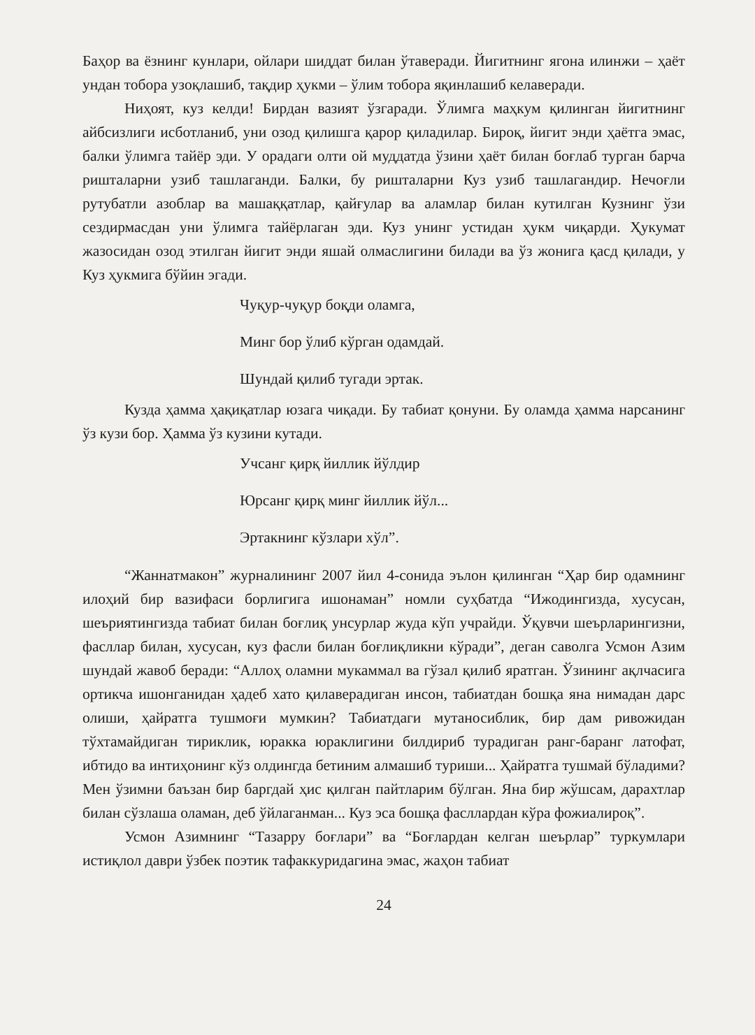Баҳор ва ёзнинг кунлари, ойлари шиддат билан ўтаверади. Йигитнинг ягона илинжи – ҳаёт ундан тобора узоқлашиб, тақдир ҳукми – ўлим тобора яқинлашиб келаверади.
Ниҳоят, куз келди! Бирдан вазият ўзгаради. Ўлимга маҳкум қилинган йигитнинг айбсизлиги исботланиб, уни озод қилишга қарор қиладилар. Бироқ, йигит энди ҳаётга эмас, балки ўлимга тайёр эди. У орадаги олти ой муддатда ўзини ҳаёт билан боғлаб турган барча ришталарни узиб ташлаганди. Балки, бу ришталарни Куз узиб ташлагандир. Нечоғли рутубатли азоблар ва машаққатлар, қайғулар ва аламлар билан кутилган Кузнинг ўзи сездирмасдан уни ўлимга тайёрлаган эди. Куз унинг устидан ҳукм чиқарди. Ҳукумат жазосидан озод этилган йигит энди яшай олмаслигини билади ва ўз жонига қасд қилади, у Куз ҳукмига бўйин эгади.
Чуқур-чуқур боқди оламга,
Минг бор ўлиб кўрган одамдай.
Шундай қилиб тугади эртак.
Кузда ҳамма ҳақиқатлар юзага чиқади. Бу табиат қонуни. Бу оламда ҳамма нарсанинг ўз кузи бор. Ҳамма ўз кузини кутади.
Учсанг қирқ йиллик йўлдир
Юрсанг қирқ минг йиллик йўл...
Эртакнинг кўзлари хўл”.
“Жаннатмакон” журналининг 2007 йил 4-сонида эълон қилинган “Ҳар бир одамнинг илоҳий бир вазифаси борлигига ишонаман” номли суҳбатда “Ижодингизда, хусусан, шеъриятингизда табиат билан боғлиқ унсурлар жуда кўп учрайди. Ўқувчи шеърларингизни, фасллар билан, хусусан, куз фасли билан боғлиқликни кўради”, деган саволга Усмон Азим шундай жавоб беради: “Аллоҳ оламни мукаммал ва гўзал қилиб яратган. Ўзининг ақлчасига ортикча ишонганидан ҳадеб хато қилаверадиган инсон, табиатдан бошқа яна нимадан дарс олиши, ҳайратга тушмоғи мумкин? Табиатдаги мутаносиблик, бир дам ривожидан тўхтамайдиган тириклик, юракка юраклигини билдириб турадиган ранг-баранг латофат, ибтидо ва интиҳонинг кўз олдингда бетиним алмашиб туриши... Ҳайратга тушмай бўладими? Мен ўзимни баъзан бир баргдай ҳис қилган пайтларим бўлган. Яна бир жўшсам, дарахтлар билан сўзлаша оламан, деб ўйлаганман... Куз эса бошқа фасллардан кўра фожиалироқ”.
Усмон Азимнинг “Тазарру боғлари” ва “Боғлардан келган шеърлар” туркумлари истиқлол даври ўзбек поэтик тафаккуридагина эмас, жаҳон табиат
24